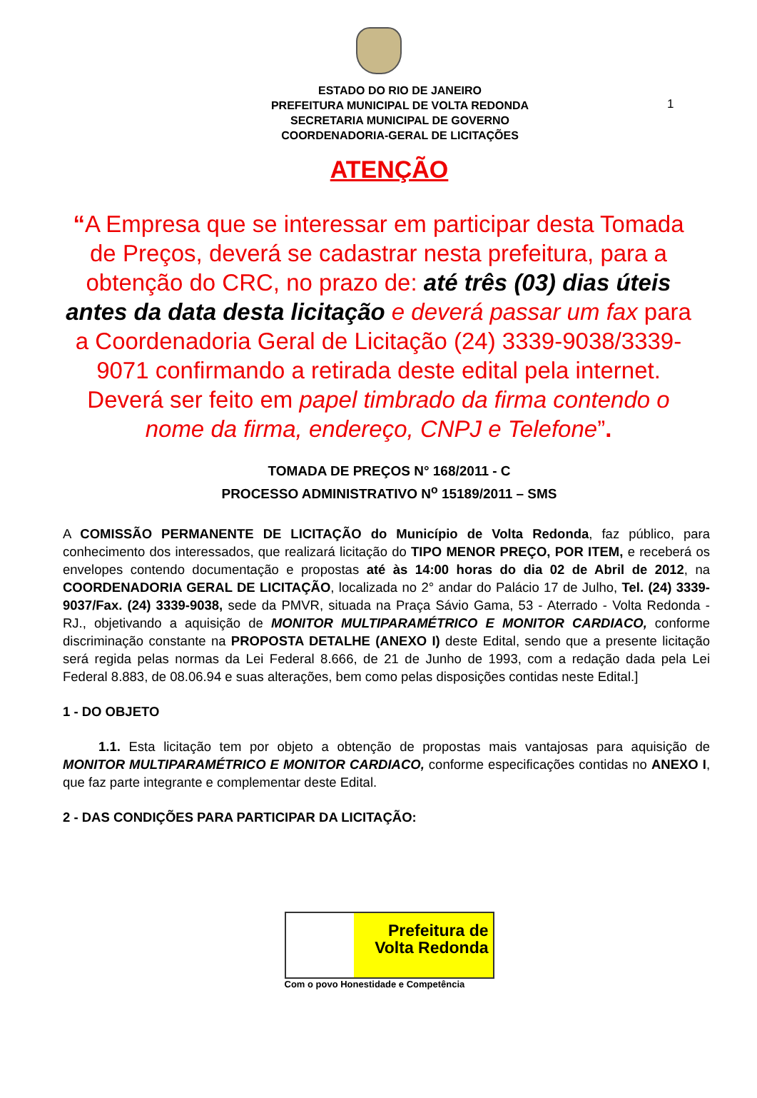1
ESTADO DO RIO DE JANEIRO
PREFEITURA MUNICIPAL DE VOLTA REDONDA
SECRETARIA MUNICIPAL DE GOVERNO
COORDENADORIA-GERAL DE LICITAÇÕES
ATENÇÃO
“A Empresa que se interessar em participar desta Tomada de Preços, deverá se cadastrar nesta prefeitura, para a obtenção do CRC, no prazo de: até três (03) dias úteis antes da data desta licitação e deverá passar um fax para a Coordenadoria Geral de Licitação (24) 3339-9038/3339-9071 confirmando a retirada deste edital pela internet. Deverá ser feito em papel timbrado da firma contendo o nome da firma, endereço, CNPJ e Telefone”.
TOMADA DE PREÇOS N° 168/2011 - C
PROCESSO ADMINISTRATIVO N<sup>o</sup> 15189/2011 – SMS
A COMISSÃO PERMANENTE DE LICITAÇÃO do Município de Volta Redonda, faz público, para conhecimento dos interessados, que realizará licitação do TIPO MENOR PREÇO, POR ITEM, e receberá os envelopes contendo documentação e propostas até às 14:00 horas do dia 02 de Abril de 2012, na COORDENADORIA GERAL DE LICITAÇÃO, localizada no 2° andar do Palácio 17 de Julho, Tel. (24) 3339-9037/Fax. (24) 3339-9038, sede da PMVR, situada na Praça Sávio Gama, 53 - Aterrado - Volta Redonda - RJ., objetivando a aquisição de MONITOR MULTIPARAMÉTRICO E MONITOR CARDIACO, conforme discriminação constante na PROPOSTA DETALHE (ANEXO I) deste Edital, sendo que a presente licitação será regida pelas normas da Lei Federal 8.666, de 21 de Junho de 1993, com a redação dada pela Lei Federal 8.883, de 08.06.94 e suas alterações, bem como pelas disposições contidas neste Edital.]
1 - DO OBJETO
1.1. Esta licitação tem por objeto a obtenção de propostas mais vantajosas para aquisição de MONITOR MULTIPARAMÉTRICO E MONITOR CARDIACO, conforme especificações contidas no ANEXO I, que faz parte integrante e complementar deste Edital.
2 - DAS CONDIÇÕES PARA PARTICIPAR DA LICITAÇÃO:
Prefeitura de
Volta Redonda
Com o povo Honestidade e Competência